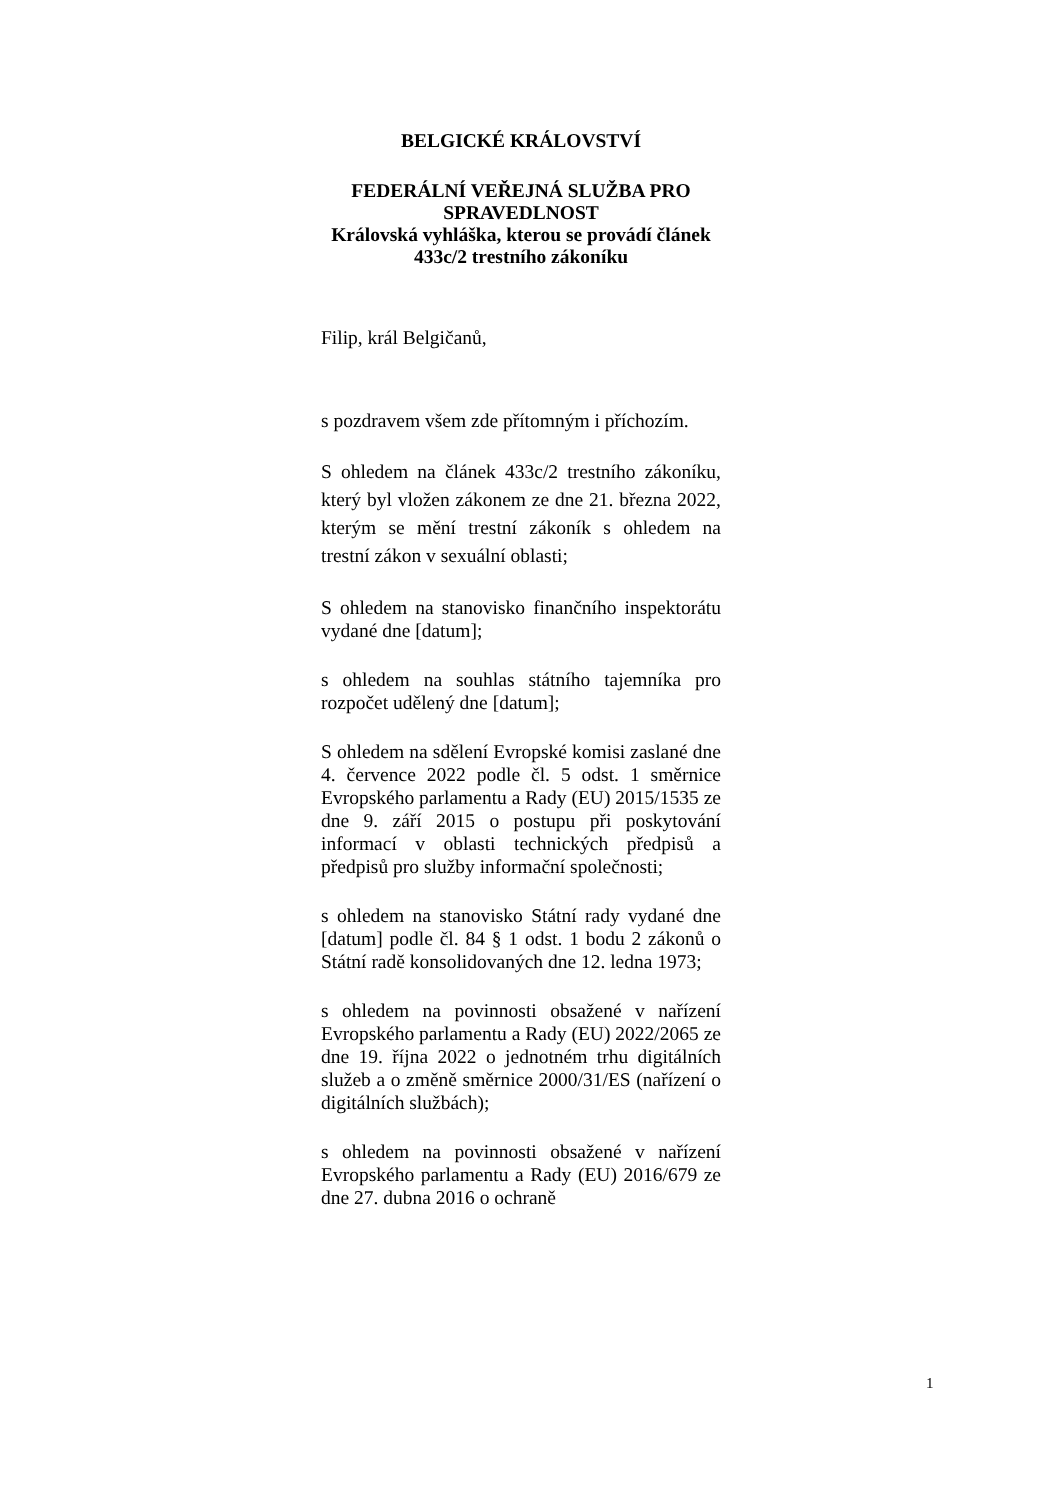BELGICKÉ KRÁLOVSTVÍ
FEDERÁLNÍ VEŘEJNÁ SLUŽBA PRO SPRAVEDLNOST
Královská vyhláška, kterou se provádí článek 433c/2 trestního zákoníku
Filip, král Belgičanů,
s pozdravem všem zde přítomným i příchozím.
S ohledem na článek 433c/2 trestního zákoníku, který byl vložen zákonem ze dne 21. března 2022, kterým se mění trestní zákoník s ohledem na trestní zákon v sexuální oblasti;
S ohledem na stanovisko finančního inspektorátu vydané dne [datum];
s ohledem na souhlas státního tajemníka pro rozpočet udělený dne [datum];
S ohledem na sdělení Evropské komisi zaslané dne 4. července 2022 podle čl. 5 odst. 1 směrnice Evropského parlamentu a Rady (EU) 2015/1535 ze dne 9. září 2015 o postupu při poskytování informací v oblasti technických předpisů a předpisů pro služby informační společnosti;
s ohledem na stanovisko Státní rady vydané dne [datum] podle čl. 84 § 1 odst. 1 bodu 2 zákonů o Státní radě konsolidovaných dne 12. ledna 1973;
s ohledem na povinnosti obsažené v nařízení Evropského parlamentu a Rady (EU) 2022/2065 ze dne 19. října 2022 o jednotném trhu digitálních služeb a o změně směrnice 2000/31/ES (nařízení o digitálních službách);
s ohledem na povinnosti obsažené v nařízení Evropského parlamentu a Rady (EU) 2016/679 ze dne 27. dubna 2016 o ochraně
1